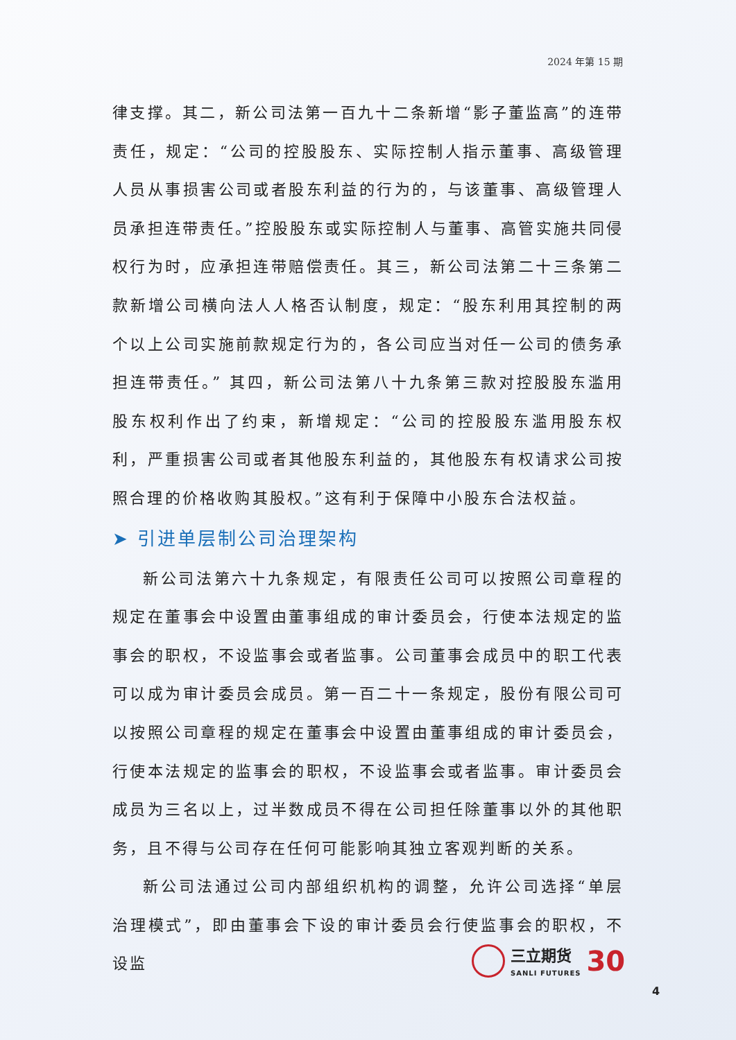2024 年第 15 期
律支撑。其二，新公司法第一百九十二条新增“影子董监高”的连带责任，规定：“公司的控股股东、实际控制人指示董事、高级管理人员从事损害公司或者股东利益的行为的，与该董事、高级管理人员承担连带责任。”控股股东或实际控制人与董事、高管实施共同侵权行为时，应承担连带赔偿责任。其三，新公司法第二十三条第二款新增公司横向法人人格否认制度，规定：“股东利用其控制的两个以上公司实施前款规定行为的，各公司应当对任一公司的债务承担连带责任。” 其四，新公司法第八十九条第三款对控股股东滥用股东权利作出了约束，新增规定：“公司的控股股东滥用股东权利，严重损害公司或者其他股东利益的，其他股东有权请求公司按照合理的价格收购其股权。”这有利于保障中小股东合法权益。
➤ 引进单层制公司治理架构
新公司法第六十九条规定，有限责任公司可以按照公司章程的规定在董事会中设置由董事组成的审计委员会，行使本法规定的监事会的职权，不设监事会或者监事。公司董事会成员中的职工代表可以成为审计委员会成员。第一百二十一条规定，股份有限公司可以按照公司章程的规定在董事会中设置由董事组成的审计委员会，行使本法规定的监事会的职权，不设监事会或者监事。审计委员会成员为三名以上，过半数成员不得在公司担任除董事以外的其他职务，且不得与公司存在任何可能影响其独立客观判断的关系。
新公司法通过公司内部组织机构的调整，允许公司选择“单层治理模式”，即由董事会下设的审计委员会行使监事会的职权，不设监
三立期货
SANLI FUTURES
30
4